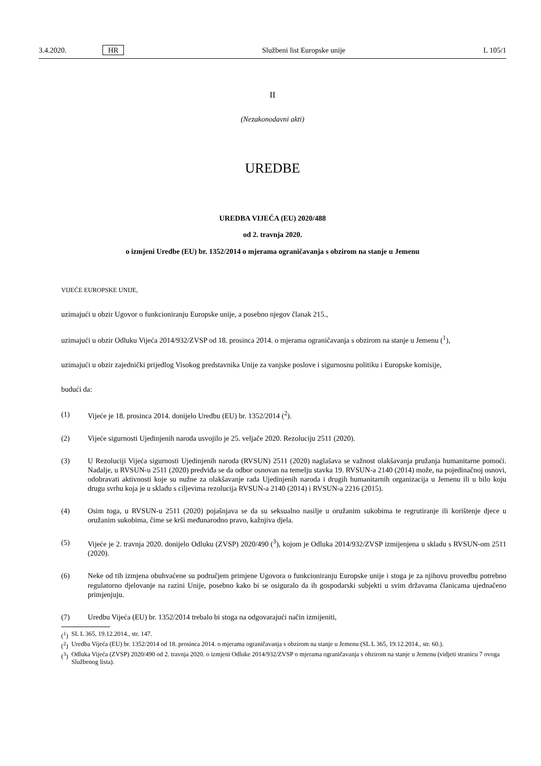3.4.2020. HR Službeni list Europske unije L 105/1
II
(Nezakonodavni akti)
UREDBE
UREDBA VIJEĆA (EU) 2020/488
od 2. travnja 2020.
o izmjeni Uredbe (EU) br. 1352/2014 o mjerama ograničavanja s obzirom na stanje u Jemenu
VIJEĆE EUROPSKE UNIJE,
uzimajući u obzir Ugovor o funkcioniranju Europske unije, a posebno njegov članak 215.,
uzimajući u obzir Odluku Vijeća 2014/932/ZVSP od 18. prosinca 2014. o mjerama ograničavanja s obzirom na stanje u Jemenu (<sup>1</sup>),
uzimajući u obzir zajednički prijedlog Visokog predstavnika Unije za vanjske poslove i sigurnosnu politiku i Europske komisije,
budući da:
(1) Vijeće je 18. prosinca 2014. donijelo Uredbu (EU) br. 1352/2014 (<sup>2</sup>).
(2) Vijeće sigurnosti Ujedinjenih naroda usvojilo je 25. veljače 2020. Rezoluciju 2511 (2020).
(3) U Rezoluciji Vijeća sigurnosti Ujedinjenih naroda (RVSUN) 2511 (2020) naglašava se važnost olakšavanja pružanja humanitarne pomoći. Nadalje, u RVSUN-u 2511 (2020) predviđa se da odbor osnovan na temelju stavka 19. RVSUN-a 2140 (2014) može, na pojedinačnoj osnovi, odobravati aktivnosti koje su nužne za olakšavanje rada Ujedinjenih naroda i drugih humanitarnih organizacija u Jemenu ili u bilo koju drugu svrhu koja je u skladu s ciljevima rezolucija RVSUN-a 2140 (2014) i RVSUN-a 2216 (2015).
(4) Osim toga, u RVSUN-u 2511 (2020) pojašnjava se da su seksualno nasilje u oružanim sukobima te regrutiranje ili korištenje djece u oružanim sukobima, čime se krši međunarodno pravo, kažnjiva djela.
(5) Vijeće je 2. travnja 2020. donijelo Odluku (ZVSP) 2020/490 (<sup>3</sup>), kojom je Odluka 2014/932/ZVSP izmijenjena u skladu s RVSUN-om 2511 (2020).
(6) Neke od tih izmjena obuhvaćene su područjem primjene Ugovora o funkcioniranju Europske unije i stoga je za njihovu provedbu potrebno regulatorno djelovanje na razini Unije, posebno kako bi se osiguralo da ih gospodarski subjekti u svim državama članicama ujednačeno primjenjuju.
(7) Uredbu Vijeća (EU) br. 1352/2014 trebalo bi stoga na odgovarajući način izmijeniti,
(<sup>1</sup>) SL L 365, 19.12.2014., str. 147.
(<sup>2</sup>) Uredba Vijeća (EU) br. 1352/2014 od 18. prosinca 2014. o mjerama ograničavanja s obzirom na stanje u Jemenu (SL L 365, 19.12.2014., str. 60.).
(<sup>3</sup>) Odluka Vijeća (ZVSP) 2020/490 od 2. travnja 2020. o izmjeni Odluke 2014/932/ZVSP o mjerama ograničavanja s obzirom na stanje u Jemenu (vidjeti stranicu 7 ovoga Službenog lista).